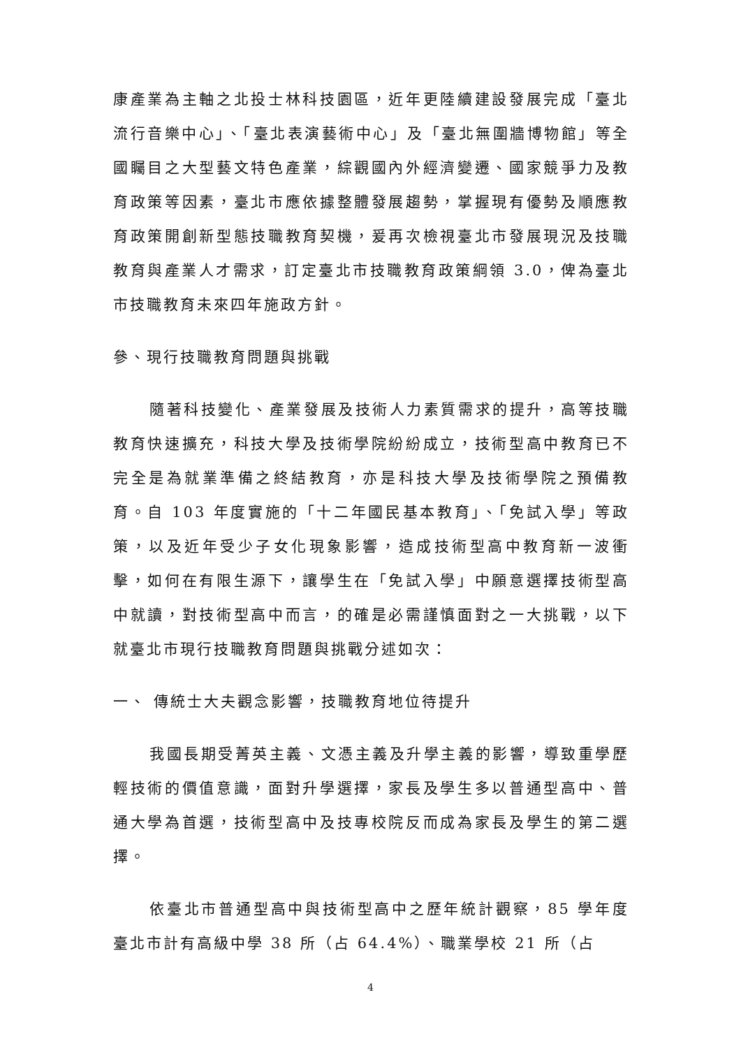康產業為主軸之北投士林科技園區，近年更陸續建設發展完成「臺北流行音樂中心」、「臺北表演藝術中心」及「臺北無圍牆博物館」等全國矚目之大型藝文特色產業，綜觀國內外經濟變遷、國家競爭力及教育政策等因素，臺北市應依據整體發展趨勢，掌握現有優勢及順應教育政策開創新型態技職教育契機，爰再次檢視臺北市發展現況及技職教育與產業人才需求，訂定臺北市技職教育政策綱領 3.0，俾為臺北市技職教育未來四年施政方針。
參、現行技職教育問題與挑戰
隨著科技變化、產業發展及技術人力素質需求的提升，高等技職教育快速擴充，科技大學及技術學院紛紛成立，技術型高中教育已不完全是為就業準備之終結教育，亦是科技大學及技術學院之預備教育。自 103 年度實施的「十二年國民基本教育」、「免試入學」等政策，以及近年受少子女化現象影響，造成技術型高中教育新一波衝擊，如何在有限生源下，讓學生在「免試入學」中願意選擇技術型高中就讀，對技術型高中而言，的確是必需謹慎面對之一大挑戰，以下就臺北市現行技職教育問題與挑戰分述如次：
一、 傳統士大夫觀念影響，技職教育地位待提升
我國長期受菁英主義、文憑主義及升學主義的影響，導致重學歷輕技術的價值意識，面對升學選擇，家長及學生多以普通型高中、普通大學為首選，技術型高中及技專校院反而成為家長及學生的第二選擇。
依臺北市普通型高中與技術型高中之歷年統計觀察，85 學年度臺北市計有高級中學 38 所（占 64.4%）、職業學校 21 所（占
4